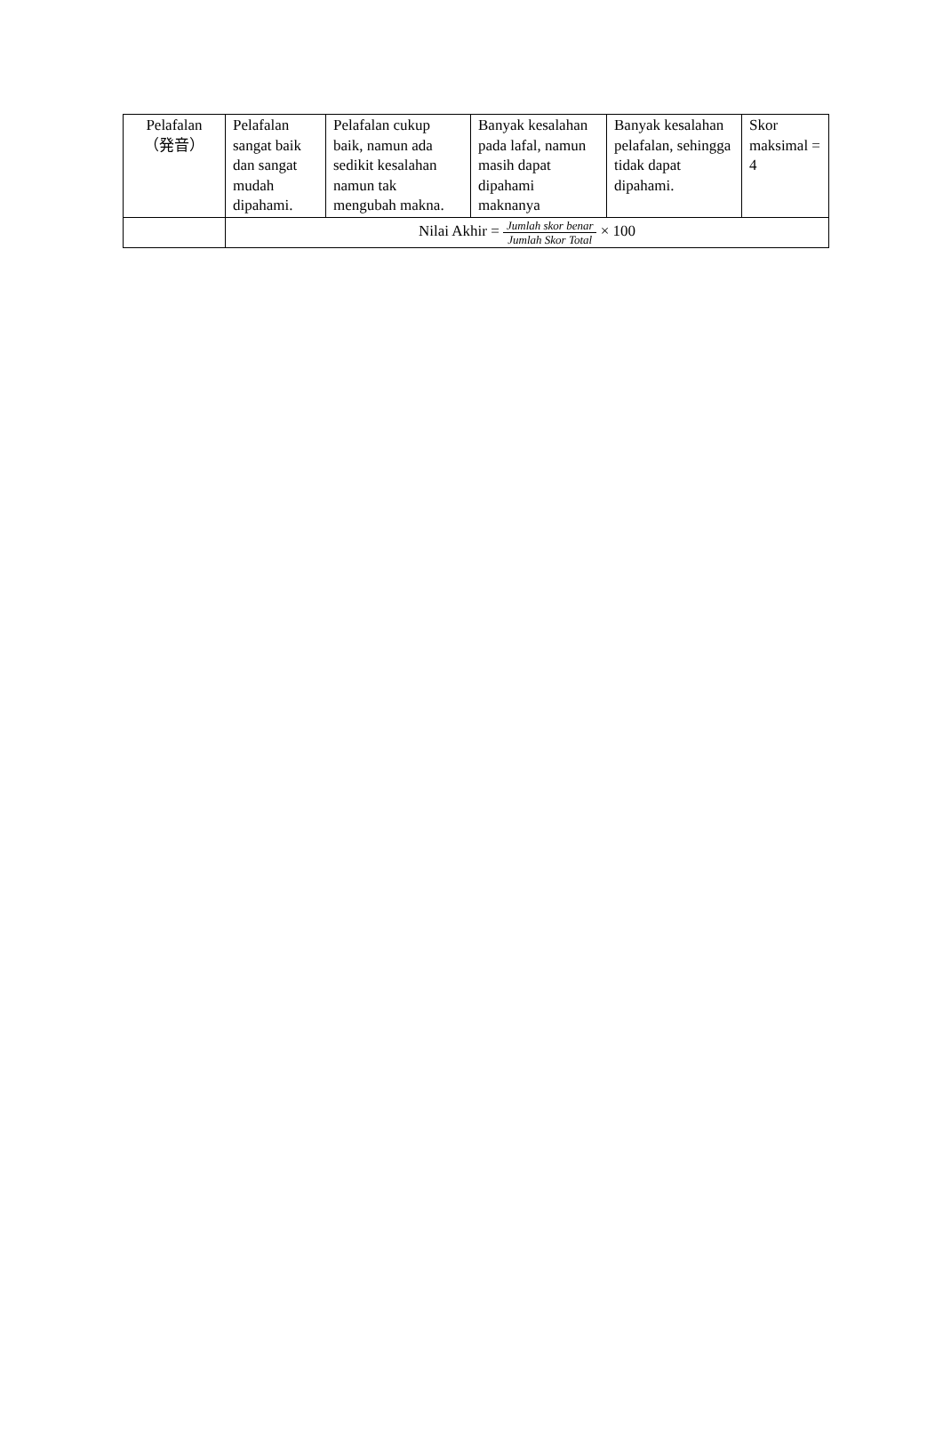| Pelafalan （発音） | Pelafalan sangat baik dan sangat mudah dipahami. | Pelafalan cukup baik, namun ada sedikit kesalahan namun tak mengubah makna. | Banyak kesalahan pada lafal, namun masih dapat dipahami maknanya | Banyak kesalahan pelafalan, sehingga tidak dapat dipahami. | Skor maksimal = 4 |
| | Nilai Akhir = Jumlah skor benar Jumlah Skor Total × 100 | | | | |